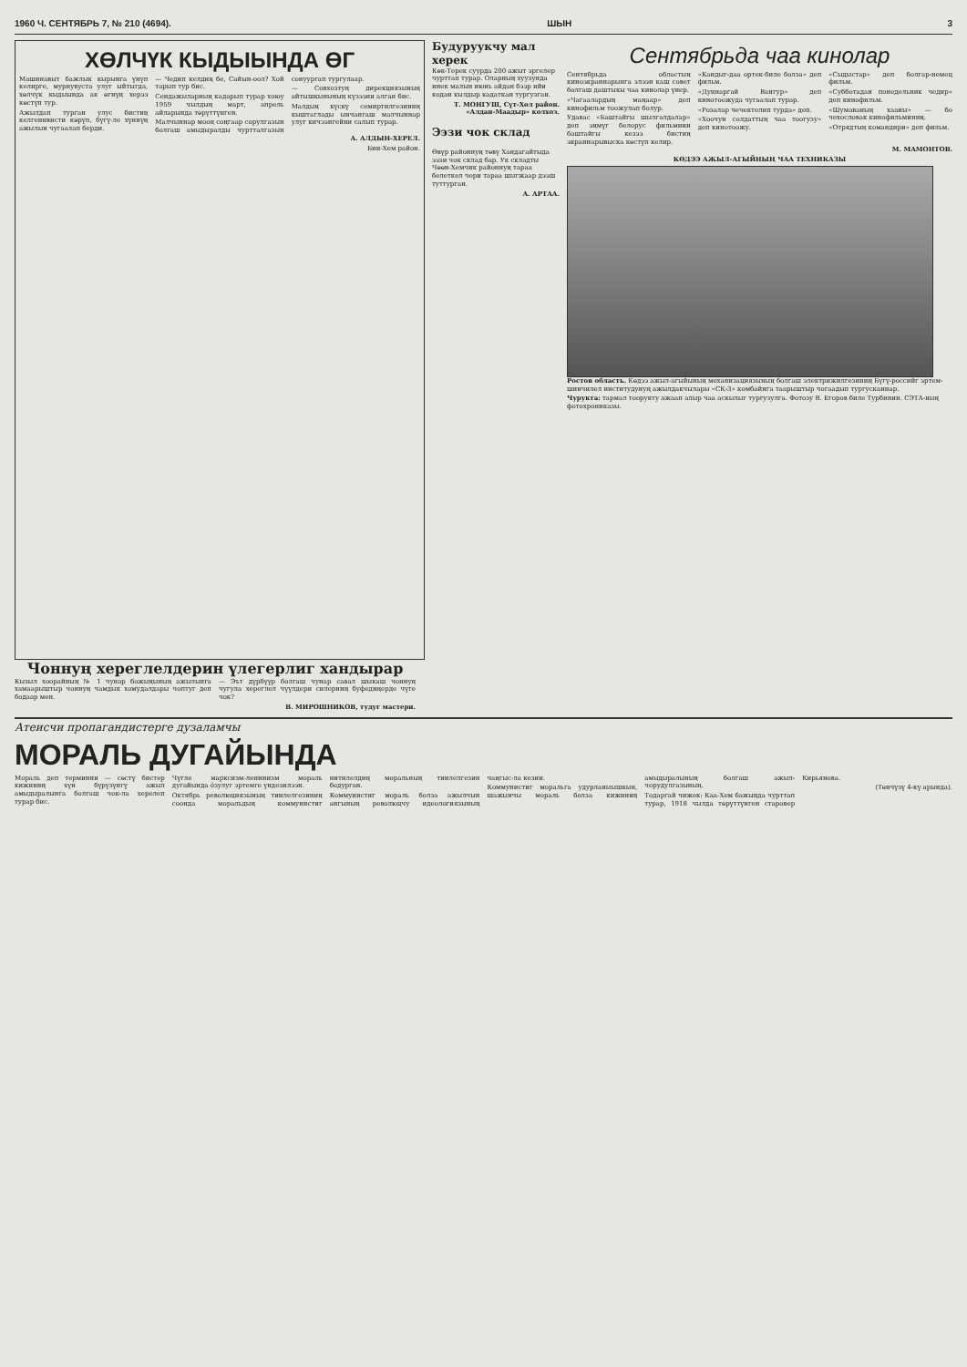1960 Ч. СЕНТЯБРЬ 7, № 210 (4694). ШЫН 3
ХӨЛЧҮК КЫДЫЫНДА ӨГ
Машинавыт бажлык кырынга үнүп келирге, мурнувуста улуг ыйтыгда, хөлчүк кыдыында ак өгнүң херээ көстүп тур.
Ажылдап турган улус бистиң келгенивисти көрүп, бүгү-ле хүннүң ажылын чугаалап берди.
— Чедип келдиң бе, Сайын-оол? Хой тарып тур бис.
Сендажыларның кадарып турар хоюу 1959 чылдың март, апрель айларында төрүттүнген.
Малчыннар мооң соңгаар сорулгазын болгаш амыдыралды чуртталгазын сонуургап тургулаар.
— Совхозтуң дирекциязының айтышкынының күзээни алган бис.
Малдың күскү семиртилгезиниң кыштаглады ынчангаш малчыннар улуг кичээнгейни салып турар.
А. АЛДЫН-ХЕРЕЛ.
Бии-Хем район.
Будуруукчу мал херек
Көк-Терек суурда 200 ажыт эргелер чурттап турар. Оларның хуузунда инек малын июнь айдан бээр ийи кодан кылдыр кадаткан тургузган.
Т. МОНГУШ, Сүт-Хөл район. «Алдан-Маадыр» колхоз.
Ээзи чок склад
Өвүр районнуң төвү Хандагайтыда ээзи чок склад бар. Ук складты Чөөн-Хемчик районнуң тараа белеткел чери тараа шыгжаар дээш туттурган.
А. АРТАА.
Сентябрьда чаа кинолар
Сентябрьда областың киноэкраннарынга элээн каш совет болгаш даштыкы чаа кинолар үнер.
«Чагаалардың маңаар» деп кинофильм тоожулап болур.
Удавас «Баштайгы шылгалдалар» деп эңмүг белорус фильмини баштайгы кезээ бистиң экраннарывыска көстүп келир.
«Кандыг-даа ортек-биле болза» деп фильм.
«Дуннаргай Вангур» деп кинотоожуда чугаалап турар.
«Розалар чечектелип турда» деп.
«Хоочун солдаттың чаа тоогузу» деп кинотоожу.
«Сыдыстар» деп болгар-немец фильм.
«Субботадан понедельник чедир» деп кинофильм.
«Шумаваның хааны» — бо чехословак кинофильминиң.
«Отрядтың командири» деп фильм.
М. МАМОНТОВ.
КӨДЭЭ АЖЫЛ-АГЫЙНЫҢ ЧАА ТЕХНИКАЗЫ
Ростов область. Көдээ ажыл-агыйының механизациязының болгаш электрижилгезиниң Бүгү-российг эртем-шинчилел институдунуң ажылдакчылары «СК-3» комбайнга таарыштыр чогаадып тургусканнар.
Чурукта: тармал тоорукту ажаап алыр чаа аскылыг тургузулга. Фотозу В. Егоров биле Турбинин. СЭТА-ның фотохрониказы.
Чоннуң хереглелдерин үлегерлиг хандырар
Кызыл хоорайның № 1 чунар бажыңының ажылынга хамаарыштыр чоннуң чамдык хомудалдары чоптуг деп бодаар мен.
— Эът дүрбүүр болгаш чунар савал шыкаш чоннуң чугула хереглел чүүлдери силерниң буфедиңерде чүге чок?
В. МИРОШНИКОВ, тудуг мастери.
Атеисчи пропагандистерге дузаламчы
МОРАЛЬ ДУГАЙЫНДА
Мораль деп терминни — сөстү бистер кижиниң хүн бүрүзүнгү ажыл амыдыралынга болгаш чок-ла херелеп турар бис.
Чүгле марксизм-ленинизм мораль дугайында ӧзулуг эртемге үндезилээн.
Октябрь революциязының тиилелгезиниң соонда моральдың коммунистиг нитилелдиң моральның тиилелгезин бодурган.
Коммунистиг мораль болза ажылчын ангының революцчу идеологиязының чаңгыс-ла кезии.
Коммунистиг моральга удурланыышкын, шажынчы мораль болза кижиниң амыдыралының болгаш ажыл-чорудулгазының.
Тодаргай чижек: Каа-Хем бажыңда чурттап турар, 1918 чылда төрүттүнген старовер Кирьянова.
(Төнчүзү 4-кү арында).